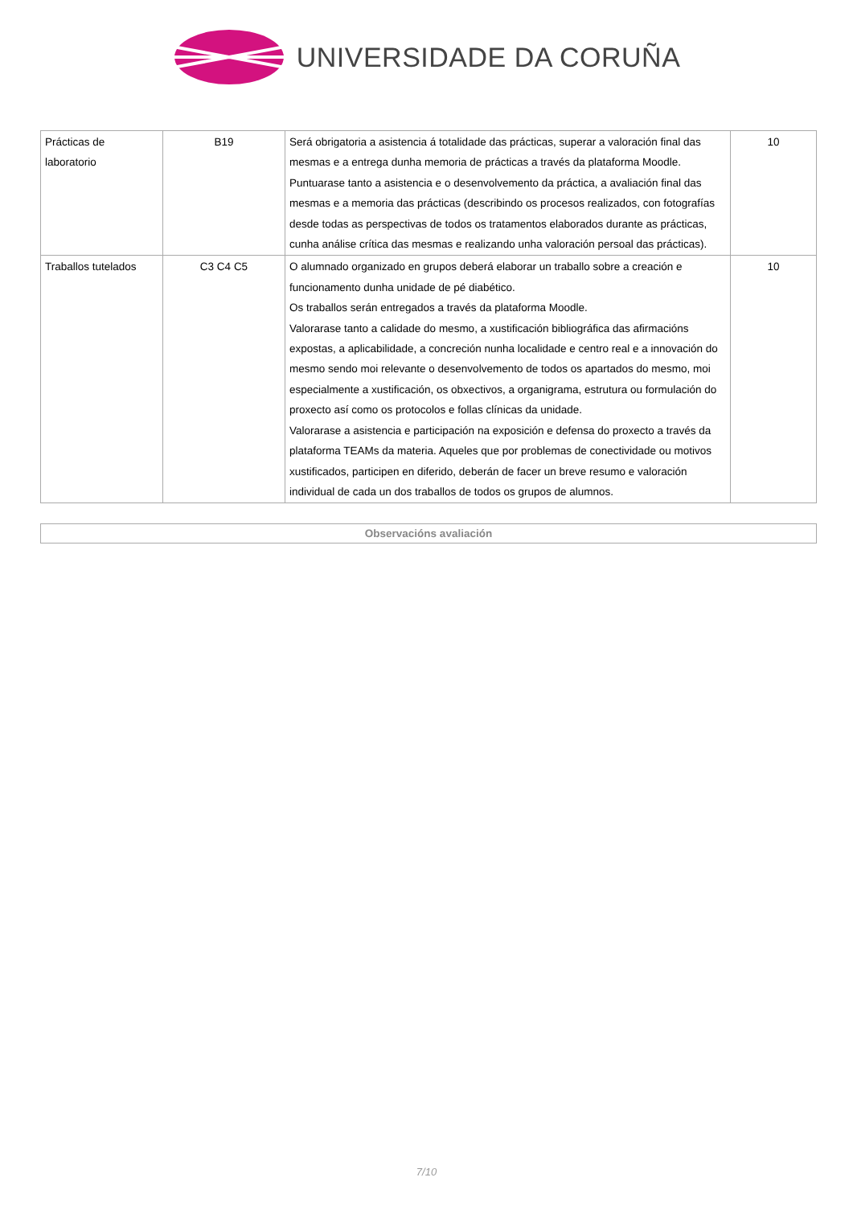UNIVERSIDADE DA CORUÑA
| Prácticas de laboratorio | B19 | Será obrigatoria a asistencia á totalidade das prácticas, superar a valoración final das mesmas e a entrega dunha memoria de prácticas a través da plataforma Moodle. Puntuarase tanto a asistencia e o desenvolvemento da práctica, a avaliación final das mesmas e a memoria das prácticas (describindo os procesos realizados, con fotografías desde todas as perspectivas de todos os tratamentos elaborados durante as prácticas, cunha análise crítica das mesmas e realizando unha valoración persoal das prácticas). | 10 |
| Traballos tutelados | C3 C4 C5 | O alumnado organizado en grupos deberá elaborar un traballo sobre a creación e funcionamento dunha unidade de pé diabético. Os traballos serán entregados a través da plataforma Moodle. Valorarase tanto a calidade do mesmo, a xustificación bibliográfica das afirmacións expostas, a aplicabilidade, a concreción nunha localidade e centro real e a innovación do mesmo sendo moi relevante o desenvolvemento de todos os apartados do mesmo, moi especialmente a xustificación, os obxectivos, a organigrama, estrutura ou formulación do proxecto así como os protocolos e follas clínicas da unidade. Valorarase a asistencia e participación na exposición e defensa do proxecto a través da plataforma TEAMs da materia. Aqueles que por problemas de conectividade ou motivos xustificados, participen en diferido, deberán de facer un breve resumo e valoración individual de cada un dos traballos de todos os grupos de alumnos. | 10 |
Observacións avaliación
7/10